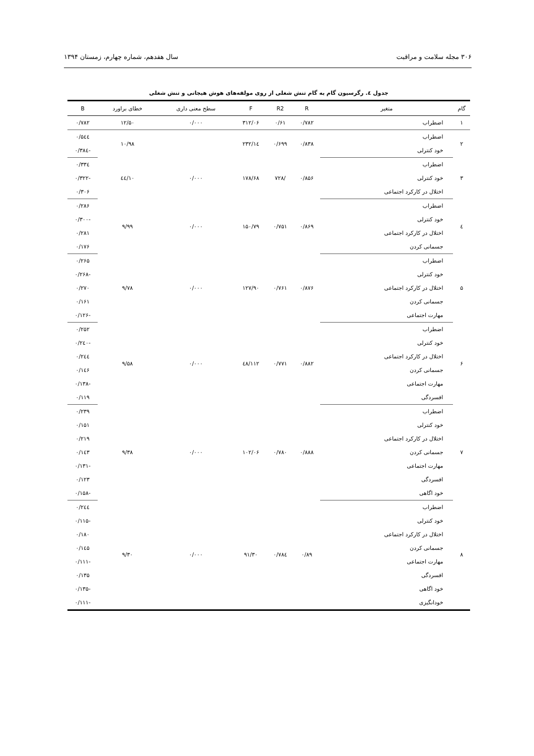۳۰۶ مجله سلامت و مراقبت سال هفدهم، شماره چهارم، زمستان ۱۳۹۴
جدول ٤. رگرسیون گام به گام تنش شغلی از روی مولفه‌های هوش هیجانی و تنش شغلی
| گام | متغیر | R | R2 | F | سطح معنی داری | خطای براورد | B |
| --- | --- | --- | --- | --- | --- | --- | --- |
| ۱ | اضطراب | ۰/۷۸۲ | ۰/۶۱ | ۳۱۲/۰۶ | ۰/۰۰۰ | ۱۲/۵۰ | ۰/۷۸۲ |
| ۲ | اضطراب | ۰/۸۳۸ | ۰/۶۹۹ | ۲۳۲/۱٤ | | ۱۰/۹۸ | ۰/۵٤٤ |
| | خود کنترلی | | | | | | -۰/۳۸٤ |
| ۳ | اضطراب | ۰/۸۵۶ | /۷۲۸ | ۱۷۸/۶۸ | ۰/۰۰۰ | ۱۰/٤٤ | ۰/۳۳٤ |
| | خود کنترلی | | | | | | -۰/۳۲۲ |
| | اختلال در کارکرد اجتماعی | | | | | | ۰/۳۰۶ |
| ٤ | اضطراب | ۰/۸۶۹ | ۰/۷۵۱ | ۱۵۰/۷۹ | ۰/۰۰۰ | ۹/۹۹ | ۰/۲۸۶ |
| | خود کنترلی | | | | | | -۰/۳۰۰ |
| | اختلال در کارکرد اجتماعی | | | | | | ۰/۲۸۱ |
| | جسمانی کردن | | | | | | ۰/۱۷۶ |
| ۵ | اضطراب | ۰/۸۷۶ | ۰/۷۶۱ | ۱۲۷/۹۰ | ۰/۰۰۰ | ۹/۷۸ | ۰/۲۶۵ |
| | خود کنترلی | | | | | | -۰/۲۶۸ |
| | اختلال در کارکرد اجتماعی | | | | | | ۰/۲۷۰ |
| | جسمانی کردن | | | | | | ۰/۱۶۱ |
| | مهارت اجتماعی | | | | | | -۰/۱۲۶ |
| ۶ | اضطراب | ۰/۸۸۲ | ۰/۷۷۱ | ۱۱۲/٤۸ | ۰/۰۰۰ | ۹/۵۸ | ۰/۲۵۲ |
| | خود کنترلی | | | | | | -۰/۲٤۰ |
| | اختلال در کارکرد اجتماعی | | | | | | ۰/۲٤٤ |
| | جسمانی کردن | | | | | | ۰/۱٤۶ |
| | مهارت اجتماعی | | | | | | -۰/۱۳۸ |
| | افسردگی | | | | | | ۰/۱۱۹ |
| ۷ | اضطراب | ۰/۸۸۸ | ۰/۷۸۰ | ۱۰۲/۰۶ | ۰/۰۰۰ | ۹/۳۸ | ۰/۲۳۹ |
| | خود کنترلی | | | | | | ۰/۱۵۱ |
| | اختلال در کارکرد اجتماعی | | | | | | ۰/۲۱۹ |
| | جسمانی کردن | | | | | | ۰/۱٤۳ |
| | مهارت اجتماعی | | | | | | -۰/۱۳۱ |
| | افسردگی | | | | | | ۰/۱۲۳ |
| | خود اگاهی | | | | | | -۰/۱۵۸ |
| ۸ | اضطراب | ۰/۸۹ | ۰/۷۸٤ | ۹۱/۳۰ | ۰/۰۰۰ | ۹/۳۰ | ۰/۲٤٤ |
| | خود کنترلی | | | | | | -۰/۱۱۵ |
| | اختلال در کارکرد اجتماعی | | | | | | ۰/۱۸۰ |
| | جسمانی کردن | | | | | | ۰/۱٤۵ |
| | مهارت اجتماعی | | | | | | -۰/۱۱۱ |
| | افسردگی | | | | | | ۰/۱۳۵ |
| | خود اگاهی | | | | | | -۰/۱۳۵ |
| | خودانگیزی | | | | | | -۰/۱۱۱ |